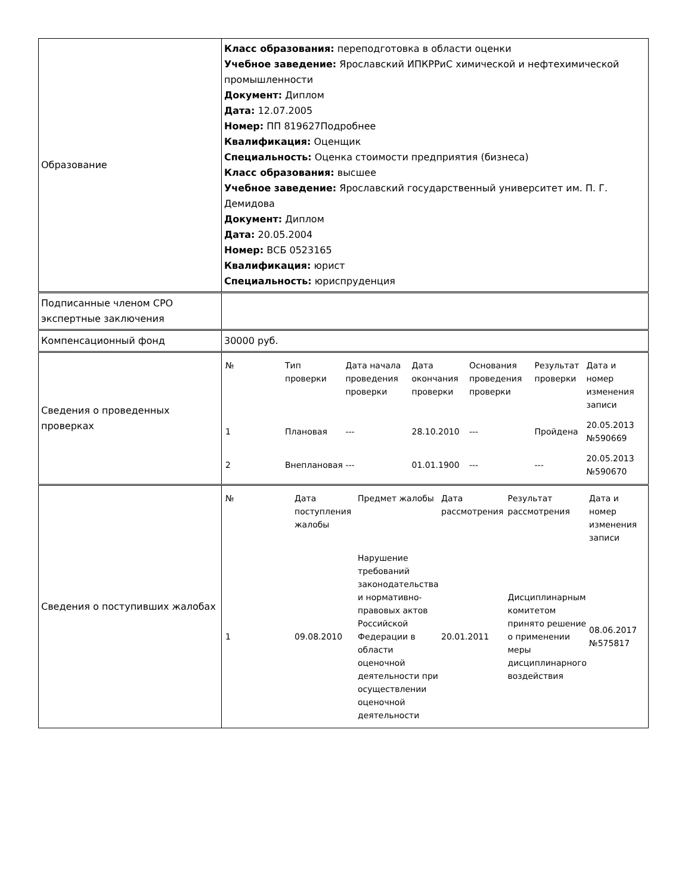| Образование | Класс образования: переподготовка в области оценки Учебное заведение: Ярославский ИПКРРиС химической и нефтехимической промышленности Документ: Диплом Дата: 12.07.2005 Номер: ПП 819627Подробнее Квалификация: Оценщик Специальность: Оценка стоимости предприятия (бизнеса) Класс образования: высшее Учебное заведение: Ярославский государственный университет им. П. Г. Демидова Документ: Диплом Дата: 20.05.2004 Номер: ВСБ 0523165 Квалификация: юрист Специальность: юриспруденция |
| Подписанные членом СРО экспертные заключения | |
| Компенсационный фонд | 30000 руб. |
| Сведения о проведенных проверках | / № / Тип проверки / Дата начала проведения проверки / Дата окончания проверки / Основания проведения проверки / Результат проверки / Дата и номер изменения записи / / --- / --- / --- / --- / --- / --- / --- / / 1 / Плановая / --- / 28.10.2010 / --- / Пройдена / 20.05.2013 №590669 / / 2 / Внеплановая / --- / 01.01.1900 / --- / --- / 20.05.2013 №590670 / |
| Сведения о поступивших жалобах | / № / Дата поступления жалобы / Предмет жалобы / Дата рассмотрения / Результат рассмотрения / Дата и номер изменения записи / / --- / --- / --- / --- / --- / --- / / 1 / 09.08.2010 / Нарушение требований законодательства и нормативно-правовых актов Российской Федерации в области оценочной деятельности при осуществлении оценочной деятельности / 20.01.2011 / Дисциплинарным комитетом принято решение о применении меры дисциплинарного воздействия / 08.06.2017 №575817 / |